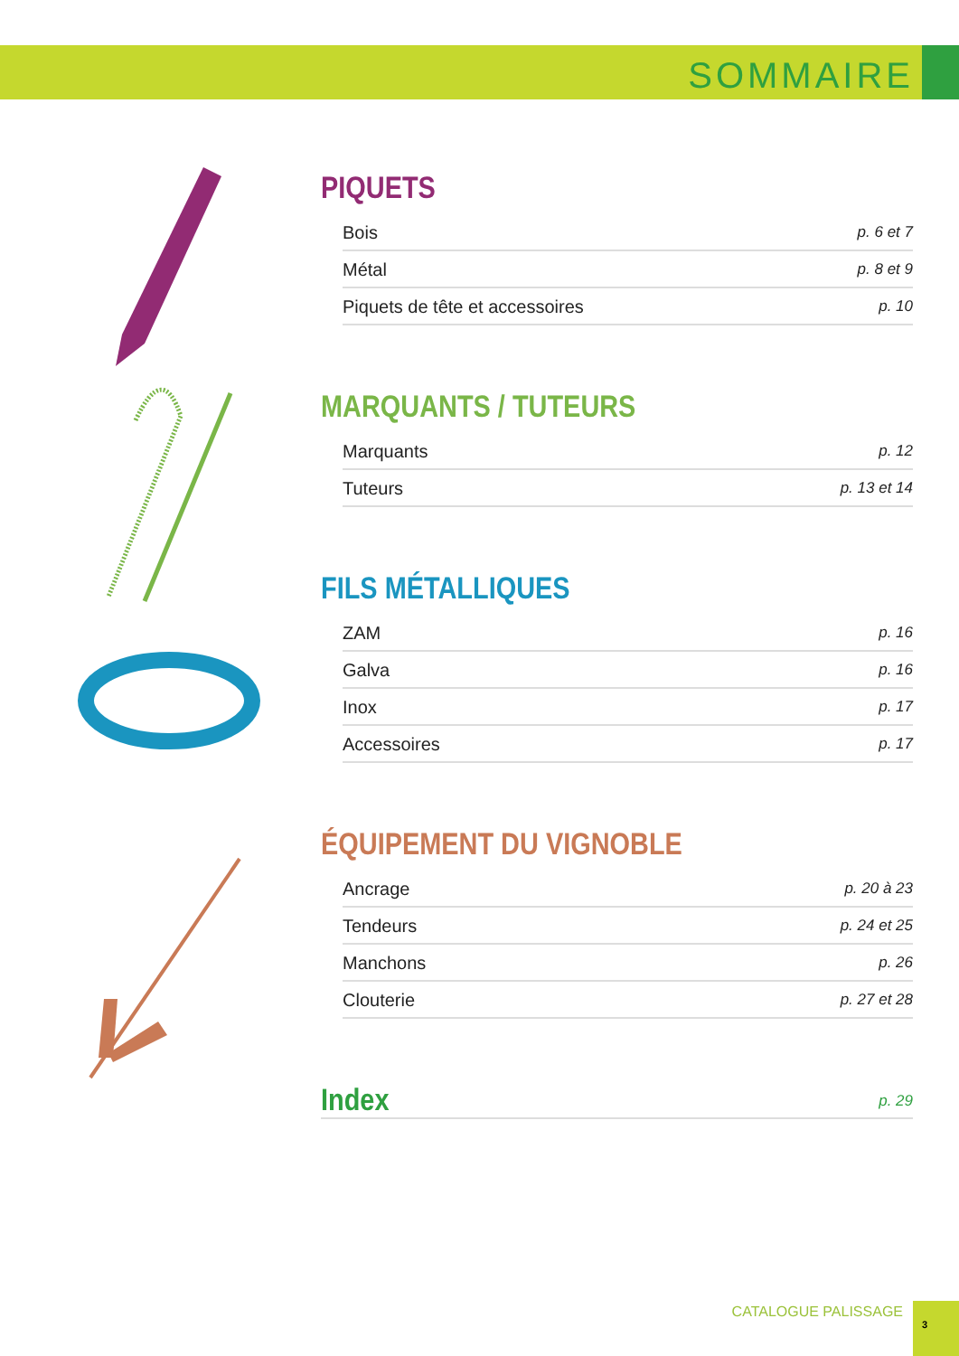SOMMAIRE
PIQUETS
Bois p. 6 et 7
Métal p. 8 et 9
Piquets de tête et accessoires p. 10
MARQUANTS / TUTEURS
Marquants p. 12
Tuteurs p. 13 et 14
FILS MÉTALLIQUES
ZAM p. 16
Galva p. 16
Inox p. 17
Accessoires p. 17
ÉQUIPEMENT DU VIGNOBLE
Ancrage p. 20 à 23
Tendeurs p. 24 et 25
Manchons p. 26
Clouterie p. 27 et 28
Index
p. 29
CATALOGUE PALISSAGE
3